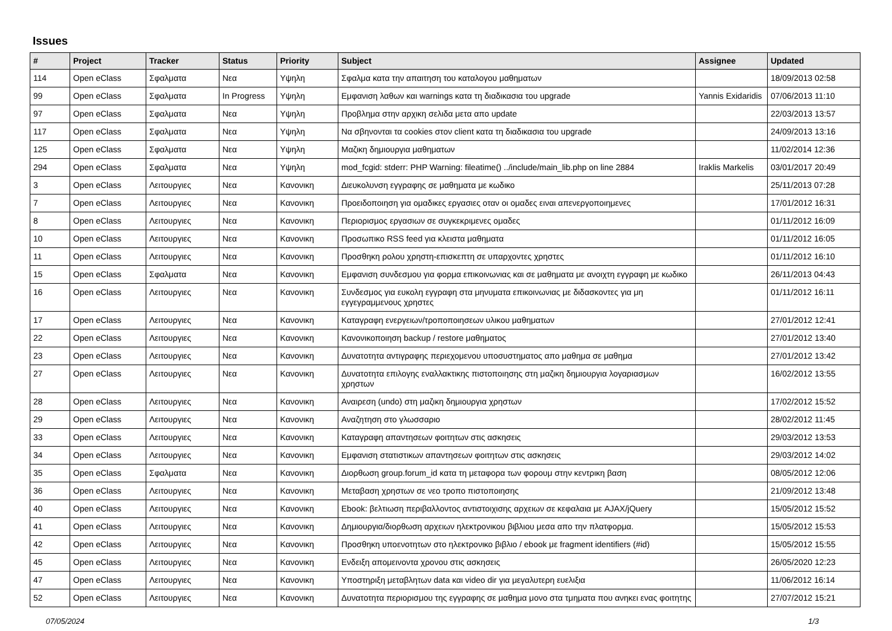Issues
| # | Project | Tracker | Status | Priority | Subject | Assignee | Updated |
| --- | --- | --- | --- | --- | --- | --- | --- |
| 114 | Open eClass | Σφαλματα | Νεα | Υψηλη | Σφαλμα κατα την απαιτηση του καταλογου μαθηματων | | 18/09/2013 02:58 |
| 99 | Open eClass | Σφαλματα | In Progress | Υψηλη | Εμφανιση λαθων και warnings κατα τη διαδικασια του upgrade | Yannis Exidaridis | 07/06/2013 11:10 |
| 97 | Open eClass | Σφαλματα | Νεα | Υψηλη | Προβλημα στην αρχικη σελιδα μετα απο update | | 22/03/2013 13:57 |
| 117 | Open eClass | Σφαλματα | Νεα | Υψηλη | Να σβηνονται τα cookies στον client κατα τη διαδικασια του upgrade | | 24/09/2013 13:16 |
| 125 | Open eClass | Σφαλματα | Νεα | Υψηλη | Μαζικη δημιουργια μαθηματων | | 11/02/2014 12:36 |
| 294 | Open eClass | Σφαλματα | Νεα | Υψηλη | mod_fcgid: stderr: PHP Warning: fileatime() ../include/main_lib.php on line 2884 | Iraklis Markelis | 03/01/2017 20:49 |
| 3 | Open eClass | Λειτουργιες | Νεα | Κανονικη | Διευκολυνση εγγραφης σε μαθηματα με κωδικο | | 25/11/2013 07:28 |
| 7 | Open eClass | Λειτουργιες | Νεα | Κανονικη | Προειδοποιηση για ομαδικες εργασιες οταν οι ομαδες ειναι απενεργοποιημενες | | 17/01/2012 16:31 |
| 8 | Open eClass | Λειτουργιες | Νεα | Κανονικη | Περιορισμος εργασιων σε συγκεκριμενες ομαδες | | 01/11/2012 16:09 |
| 10 | Open eClass | Λειτουργιες | Νεα | Κανονικη | Προσωπικο RSS feed για κλειστα μαθηματα | | 01/11/2012 16:05 |
| 11 | Open eClass | Λειτουργιες | Νεα | Κανονικη | Προσθηκη ρολου χρηστη-επισκεπτη σε υπαρχοντες χρηστες | | 01/11/2012 16:10 |
| 15 | Open eClass | Σφαλματα | Νεα | Κανονικη | Εμφανιση συνδεσμου για φορμα επικοινωνιας και σε μαθηματα με ανοιχτη εγγραφη με κωδικο | | 26/11/2013 04:43 |
| 16 | Open eClass | Λειτουργιες | Νεα | Κανονικη | Συνδεσμος για ευκολη εγγραφη στα μηνυματα επικοινωνιας με διδασκοντες για μη εγγεγραμμενους χρηστες | | 01/11/2012 16:11 |
| 17 | Open eClass | Λειτουργιες | Νεα | Κανονικη | Καταγραφη ενεργειων/τροποποιησεων υλικου μαθηματων | | 27/01/2012 12:41 |
| 22 | Open eClass | Λειτουργιες | Νεα | Κανονικη | Κανονικοποιηση backup / restore μαθηματος | | 27/01/2012 13:40 |
| 23 | Open eClass | Λειτουργιες | Νεα | Κανονικη | Δυνατοτητα αντιγραφης περιεχομενου υποσυστηματος απο μαθημα σε μαθημα | | 27/01/2012 13:42 |
| 27 | Open eClass | Λειτουργιες | Νεα | Κανονικη | Δυνατοτητα επιλογης εναλλακτικης πιστοποιησης στη μαζικη δημιουργια λογαριασμων χρηστων | | 16/02/2012 13:55 |
| 28 | Open eClass | Λειτουργιες | Νεα | Κανονικη | Αναιρεση (undo) στη μαζικη δημιουργια χρηστων | | 17/02/2012 15:52 |
| 29 | Open eClass | Λειτουργιες | Νεα | Κανονικη | Αναζητηση στο γλωσσαριο | | 28/02/2012 11:45 |
| 33 | Open eClass | Λειτουργιες | Νεα | Κανονικη | Καταγραφη απαντησεων φοιτητων στις ασκησεις | | 29/03/2012 13:53 |
| 34 | Open eClass | Λειτουργιες | Νεα | Κανονικη | Εμφανιση στατιστικων απαντησεων φοιτητων στις ασκησεις | | 29/03/2012 14:02 |
| 35 | Open eClass | Σφαλματα | Νεα | Κανονικη | Διορθωση group.forum_id κατα τη μεταφορα των φορουμ στην κεντρικη βαση | | 08/05/2012 12:06 |
| 36 | Open eClass | Λειτουργιες | Νεα | Κανονικη | Μεταβαση χρηστων σε νεο τροπο πιστοποιησης | | 21/09/2012 13:48 |
| 40 | Open eClass | Λειτουργιες | Νεα | Κανονικη | Ebook: βελτιωση περιβαλλοντος αντιστοιχισης αρχειων σε κεφαλαια με AJAX/jQuery | | 15/05/2012 15:52 |
| 41 | Open eClass | Λειτουργιες | Νεα | Κανονικη | Δημιουργια/διορθωση αρχειων ηλεκτρονικου βιβλιου μεσα απο την πλατφορμα. | | 15/05/2012 15:53 |
| 42 | Open eClass | Λειτουργιες | Νεα | Κανονικη | Προσθηκη υποενοτητων στο ηλεκτρονικο βιβλιο / ebook με fragment identifiers (#id) | | 15/05/2012 15:55 |
| 45 | Open eClass | Λειτουργιες | Νεα | Κανονικη | Ενδειξη απομεινοντα χρονου στις ασκησεις | | 26/05/2020 12:23 |
| 47 | Open eClass | Λειτουργιες | Νεα | Κανονικη | Υποστηριξη μεταβλητων data και video dir για μεγαλυτερη ευελιξια | | 11/06/2012 16:14 |
| 52 | Open eClass | Λειτουργιες | Νεα | Κανονικη | Δυνατοτητα περιορισμου της εγγραφης σε μαθημα μονο στα τμηματα που ανηκει ενας φοιτητης | | 27/07/2012 15:21 |
07/05/2024 1/3